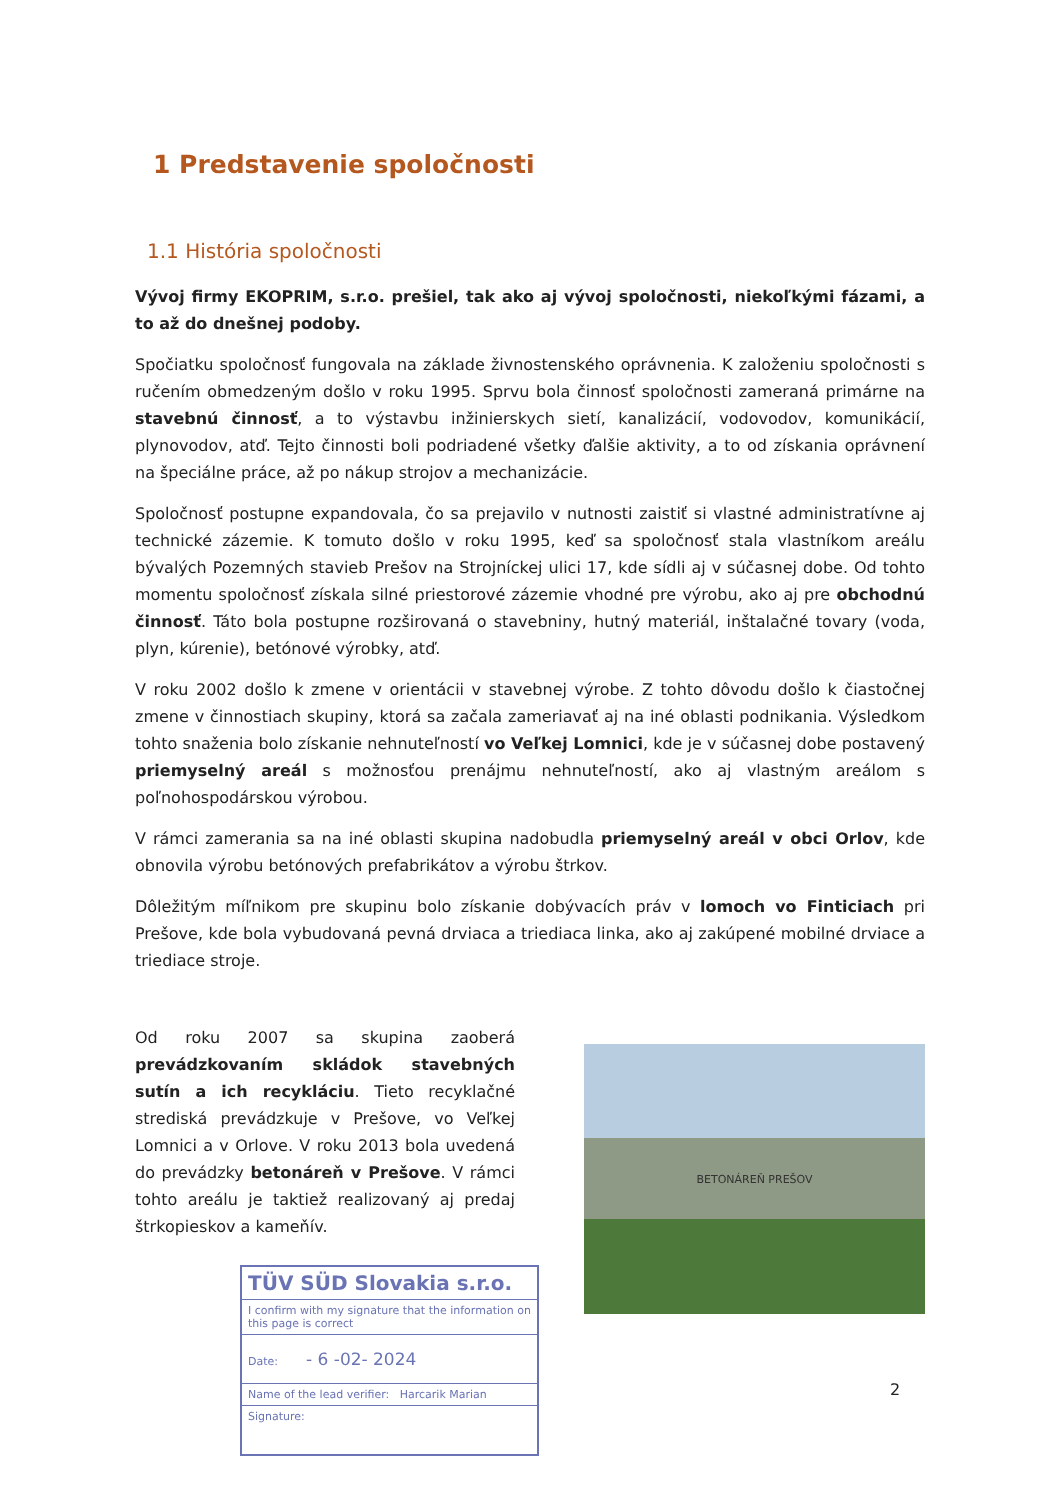1 Predstavenie spoločnosti
1.1 História spoločnosti
Vývoj firmy EKOPRIM, s.r.o. prešiel, tak ako aj vývoj spoločnosti, niekoľkými fázami, a to až do dnešnej podoby.
Spočiatku spoločnosť fungovala na základe živnostenského oprávnenia. K založeniu spoločnosti s ručením obmedzeným došlo v roku 1995. Sprvu bola činnosť spoločnosti zameraná primárne na stavebnú činnosť, a to výstavbu inžinierskych sietí, kanalizácií, vodovodov, komunikácií, plynovodov, atď. Tejto činnosti boli podriadené všetky ďalšie aktivity, a to od získania oprávnení na špeciálne práce, až po nákup strojov a mechanizácie.
Spoločnosť postupne expandovala, čo sa prejavilo v nutnosti zaistiť si vlastné administratívne aj technické zázemie. K tomuto došlo v roku 1995, keď sa spoločnosť stala vlastníkom areálu bývalých Pozemných stavieb Prešov na Strojníckej ulici 17, kde sídli aj v súčasnej dobe. Od tohto momentu spoločnosť získala silné priestorové zázemie vhodné pre výrobu, ako aj pre obchodnú činnosť. Táto bola postupne rozširovaná o stavebniny, hutný materiál, inštalačné tovary (voda, plyn, kúrenie), betónové výrobky, atď.
V roku 2002 došlo k zmene v orientácii v stavebnej výrobe. Z tohto dôvodu došlo k čiastočnej zmene v činnostiach skupiny, ktorá sa začala zameriavať aj na iné oblasti podnikania. Výsledkom tohto snaženia bolo získanie nehnuteľností vo Veľkej Lomnici, kde je v súčasnej dobe postavený priemyselný areál s možnosťou prenájmu nehnuteľností, ako aj vlastným areálom s poľnohospodárskou výrobou.
V rámci zamerania sa na iné oblasti skupina nadobudla priemyselný areál v obci Orlov, kde obnovila výrobu betónových prefabrikátov a výrobu štrkov.
Dôležitým míľnikom pre skupinu bolo získanie dobývacích práv v lomoch vo Finticiach pri Prešove, kde bola vybudovaná pevná drviaca a triediaca linka, ako aj zakúpené mobilné drviace a triediace stroje.
Od roku 2007 sa skupina zaoberá prevádzkovaním skládok stavebných sutín a ich recykláciu. Tieto recyklačné strediská prevádzkuje v Prešove, vo Veľkej Lomnici a v Orlove. V roku 2013 bola uvedená do prevádzky betonáreň v Prešove. V rámci tohto areálu je taktiež realizovaný aj predaj štrkopieskov a kameňív.
TÜV SÜD Slovakia s.r.o.
I confirm with my signature that the information on this page is correct
Date: - 6 -02- 2024
Name of the lead verifier: Harcarik Marian
Signature:
BETONÁREŇ PREŠOV
2